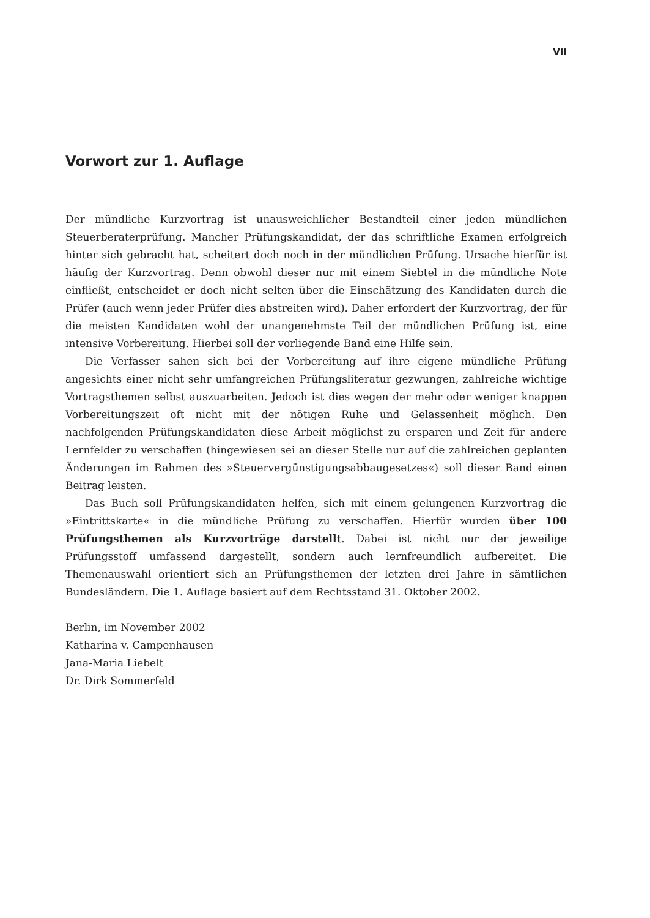VII
Vorwort zur 1. Auflage
Der mündliche Kurzvortrag ist unausweichlicher Bestandteil einer jeden mündlichen Steuerberaterprüfung. Mancher Prüfungskandidat, der das schriftliche Examen erfolgreich hinter sich gebracht hat, scheitert doch noch in der mündlichen Prüfung. Ursache hierfür ist häufig der Kurzvortrag. Denn obwohl dieser nur mit einem Siebtel in die mündliche Note einfließt, entscheidet er doch nicht selten über die Einschätzung des Kandidaten durch die Prüfer (auch wenn jeder Prüfer dies abstreiten wird). Daher erfordert der Kurzvortrag, der für die meisten Kandidaten wohl der unangenehmste Teil der mündlichen Prüfung ist, eine intensive Vorbereitung. Hierbei soll der vorliegende Band eine Hilfe sein.
Die Verfasser sahen sich bei der Vorbereitung auf ihre eigene mündliche Prüfung angesichts einer nicht sehr umfangreichen Prüfungsliteratur gezwungen, zahlreiche wichtige Vortragsthemen selbst auszuarbeiten. Jedoch ist dies wegen der mehr oder weniger knappen Vorbereitungszeit oft nicht mit der nötigen Ruhe und Gelassenheit möglich. Den nachfolgenden Prüfungskandidaten diese Arbeit möglichst zu ersparen und Zeit für andere Lernfelder zu verschaffen (hingewiesen sei an dieser Stelle nur auf die zahlreichen geplanten Änderungen im Rahmen des »Steuervergünstigungsabbaugesetzes«) soll dieser Band einen Beitrag leisten.
Das Buch soll Prüfungskandidaten helfen, sich mit einem gelungenen Kurzvortrag die »Eintrittskarte« in die mündliche Prüfung zu verschaffen. Hierfür wurden über 100 Prüfungsthemen als Kurzvorträge darstellt. Dabei ist nicht nur der jeweilige Prüfungsstoff umfassend dargestellt, sondern auch lernfreundlich aufbereitet. Die Themenauswahl orientiert sich an Prüfungsthemen der letzten drei Jahre in sämtlichen Bundesländern. Die 1. Auflage basiert auf dem Rechtsstand 31. Oktober 2002.
Berlin, im November 2002
Katharina v. Campenhausen
Jana-Maria Liebelt
Dr. Dirk Sommerfeld